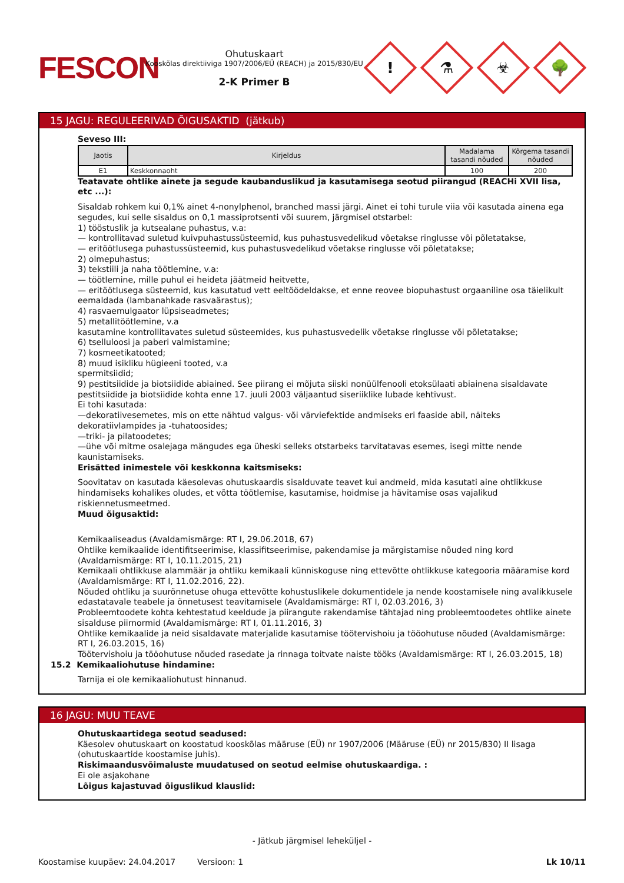FESCON
Ohutuskaart
Kooskõlas direktiiviga 1907/2006/EÜ (REACH) ja 2015/830/EU
2-K Primer B
!
⚗
☣
🌳
15 JAGU: REGULEERIVAD ÕIGUSAKTID (jätkub)
Seveso III:
| Jaotis | Kirjeldus | Madalama tasandi nõuded | Kõrgema tasandi nõuded |
| --- | --- | --- | --- |
| E1 | Keskkonnaoht | 100 | 200 |
Teatavate ohtlike ainete ja segude kaubanduslikud ja kasutamisega seotud piirangud (REACHi XVII lisa, etc ...):
Sisaldab rohkem kui 0,1% ainet 4-nonylphenol, branched massi järgi. Ainet ei tohi turule viia või kasutada ainena ega segudes, kui selle sisaldus on 0,1 massiprotsenti või suurem, järgmisel otstarbel:
1) tööstuslik ja kutsealane puhastus, v.a:
— kontrollitavad suletud kuivpuhastussüsteemid, kus puhastusvedelikud võetakse ringlusse või põletatakse,
— eritöötlusega puhastussüsteemid, kus puhastusvedelikud võetakse ringlusse või põletatakse;
2) olmepuhastus;
3) tekstiili ja naha töötlemine, v.a:
— töötlemine, mille puhul ei heideta jäätmeid heitvette,
— eritöötlusega süsteemid, kus kasutatud vett eeltöödeldakse, et enne reovee biopuhastust orgaaniline osa täielikult eemaldada (lambanahkade rasvaärastus);
4) rasvaemulgaator lüpsiseadmetes;
5) metallitöötlemine, v.a
kasutamine kontrollitavates suletud süsteemides, kus puhastusvedelik võetakse ringlusse või põletatakse;
6) tselluloosi ja paberi valmistamine;
7) kosmeetikatooted;
8) muud isikliku hügieeni tooted, v.a
spermitsiidid;
9) pestitsiidide ja biotsiidide abiained. See piirang ei mõjuta siiski nonüülfenooli etoksülaati abiainena sisaldavate pestitsiidide ja biotsiidide kohta enne 17. juuli 2003 väljaantud siseriiklike lubade kehtivust.
Ei tohi kasutada:
—dekoratiivesemetes, mis on ette nähtud valgus- või värviefektide andmiseks eri faaside abil, näiteks dekoratiivlampides ja -tuhatoosides;
—triki- ja pilatoodetes;
—ühe või mitme osalejaga mängudes ega üheski selleks otstarbeks tarvitatavas esemes, isegi mitte nende kaunistamiseks.
Erisätted inimestele või keskkonna kaitsmiseks:
Soovitatav on kasutada käesolevas ohutuskaardis sisalduvate teavet kui andmeid, mida kasutati aine ohtlikkuse hindamiseks kohalikes oludes, et võtta töötlemise, kasutamise, hoidmise ja hävitamise osas vajalikud riskiennetusmeetmed.
Muud õigusaktid:
Kemikaaliseadus (Avaldamismärge: RT I, 29.06.2018, 67)
Ohtlike kemikaalide identifitseerimise, klassifitseerimise, pakendamise ja märgistamise nõuded ning kord (Avaldamismärge: RT I, 10.11.2015, 21)
Kemikaali ohtlikkuse alammäär ja ohtliku kemikaali künniskoguse ning ettevõtte ohtlikkuse kategooria määramise kord (Avaldamismärge: RT I, 11.02.2016, 22).
Nõuded ohtliku ja suurõnnetuse ohuga ettevõtte kohustuslikele dokumentidele ja nende koostamisele ning avalikkusele edastatavale teabele ja õnnetusest teavitamisele (Avaldamismärge: RT I, 02.03.2016, 3)
Probleemtoodete kohta kehtestatud keeldude ja piirangute rakendamise tähtajad ning probleemtoodetes ohtlike ainete sisalduse piirnormid (Avaldamismärge: RT I, 01.11.2016, 3)
Ohtlike kemikaalide ja neid sisaldavate materjalide kasutamise töötervishoiu ja tööohutuse nõuded (Avaldamismärge: RT I, 26.03.2015, 16)
Töötervishoiu ja tööohutuse nõuded rasedate ja rinnaga toitvate naiste tööks (Avaldamismärge: RT I, 26.03.2015, 18)
15.2 Kemikaaliohutuse hindamine:
Tarnija ei ole kemikaaliohutust hinnanud.
16 JAGU: MUU TEAVE
Ohutuskaartidega seotud seadused:
Käesolev ohutuskaart on koostatud kooskõlas määruse (EÜ) nr 1907/2006 (Määruse (EÜ) nr 2015/830) II lisaga (ohutuskaartide koostamise juhis).
Riskimaandusvõimaluste muudatused on seotud eelmise ohutuskaardiga. :
Ei ole asjakohane
Lõigus kajastuvad õiguslikud klauslid:
- Jätkub järgmisel leheküljel -
Koostamise kuupäev: 24.04.2017 Versioon: 1 Lk 10/11